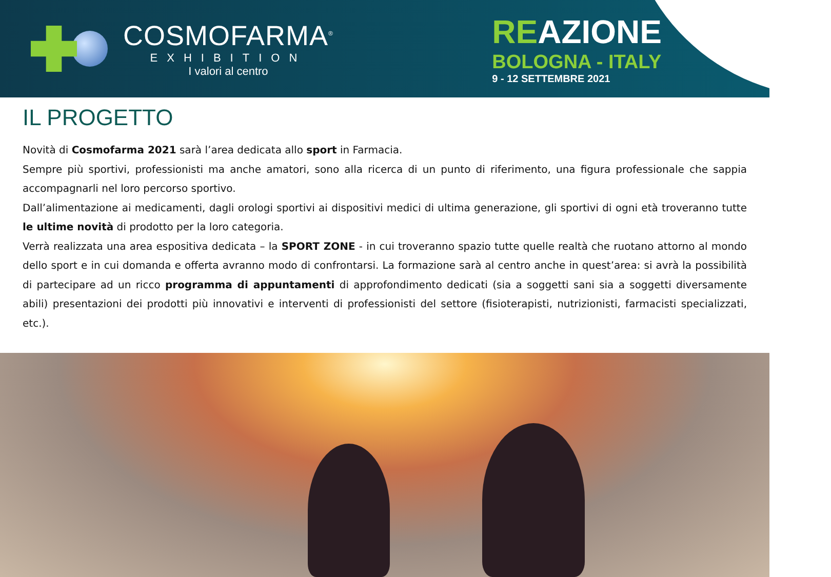COSMOFARMA<sup>®</sup>
EXHIBITION
I valori al centro
REAZIONE
BOLOGNA - ITALY
9 - 12 SETTEMBRE 2021
IL PROGETTO
Novità di Cosmofarma 2021 sarà l’area dedicata allo sport in Farmacia.
Sempre più sportivi, professionisti ma anche amatori, sono alla ricerca di un punto di riferimento, una figura professionale che sappia accompagnarli nel loro percorso sportivo.
Dall’alimentazione ai medicamenti, dagli orologi sportivi ai dispositivi medici di ultima generazione, gli sportivi di ogni età troveranno tutte le ultime novità di prodotto per la loro categoria.
Verrà realizzata una area espositiva dedicata – la SPORT ZONE - in cui troveranno spazio tutte quelle realtà che ruotano attorno al mondo dello sport e in cui domanda e offerta avranno modo di confrontarsi. La formazione sarà al centro anche in quest’area: si avrà la possibilità di partecipare ad un ricco programma di appuntamenti di approfondimento dedicati (sia a soggetti sani sia a soggetti diversamente abili) presentazioni dei prodotti più innovativi e interventi di professionisti del settore (fisioterapisti, nutrizionisti, farmacisti specializzati, etc.).